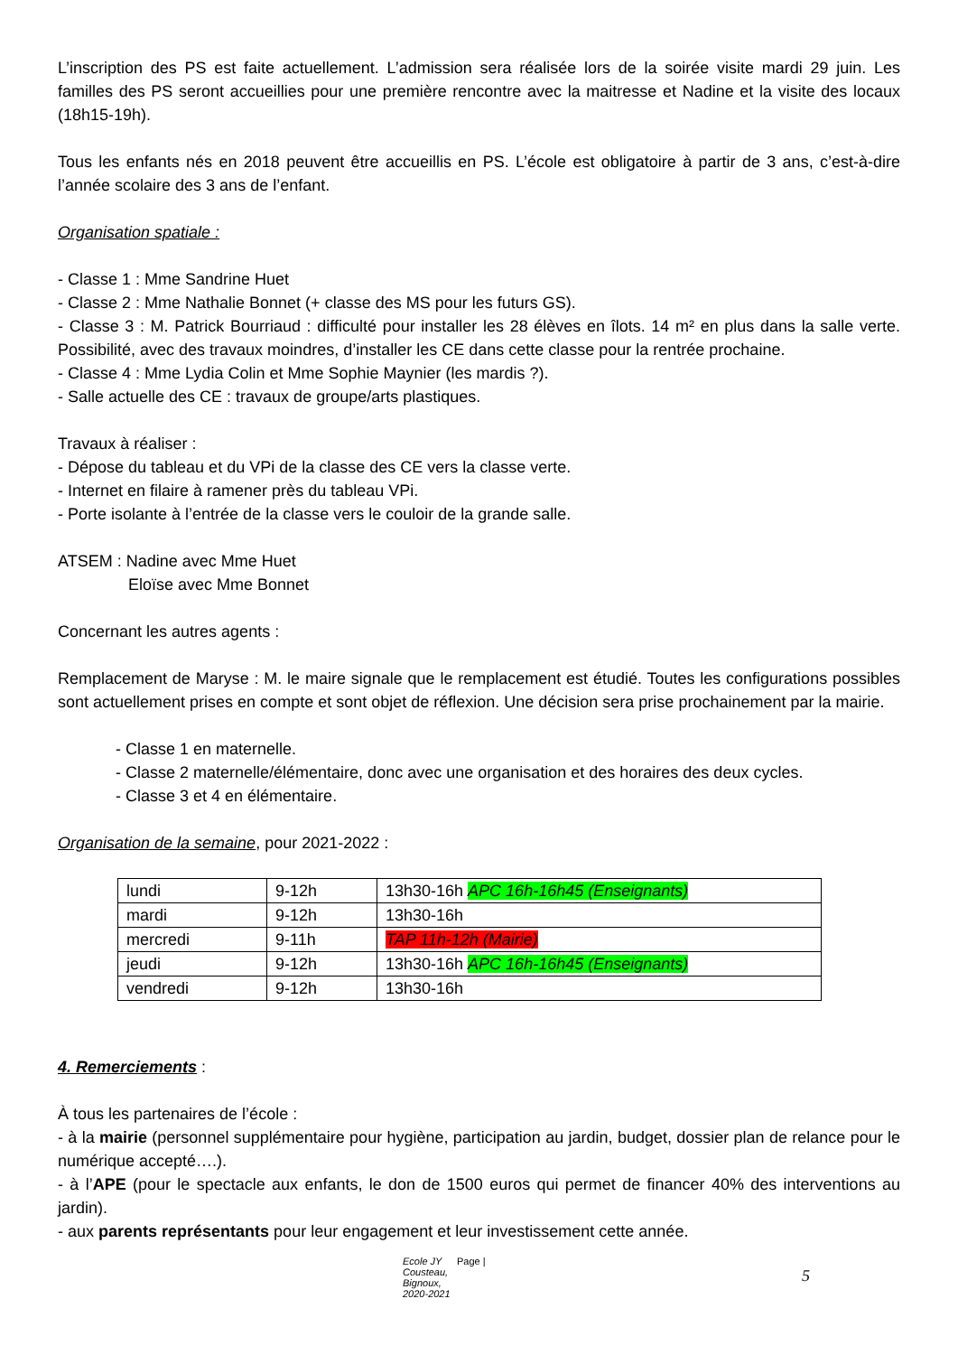L’inscription des PS est faite actuellement. L’admission sera réalisée lors de la soirée visite mardi 29 juin. Les familles des PS seront accueillies pour une première rencontre avec la maitresse et Nadine et la visite des locaux (18h15-19h).
Tous les enfants nés en 2018 peuvent être accueillis en PS. L’école est obligatoire à partir de 3 ans, c’est-à-dire l’année scolaire des 3 ans de l’enfant.
Organisation spatiale :
- Classe 1 : Mme Sandrine Huet
- Classe 2 : Mme Nathalie Bonnet (+ classe des MS pour les futurs GS).
- Classe 3 : M. Patrick Bourriaud : difficulté pour installer les 28 élèves en îlots. 14 m² en plus dans la salle verte. Possibilité, avec des travaux moindres, d’installer les CE dans cette classe pour la rentrée prochaine.
- Classe 4 : Mme Lydia Colin et Mme Sophie Maynier (les mardis ?).
- Salle actuelle des CE : travaux de groupe/arts plastiques.
Travaux à réaliser :
- Dépose du tableau et du VPi de la classe des CE vers la classe verte.
- Internet en filaire à ramener près du tableau VPi.
- Porte isolante à l’entrée de la classe vers le couloir de la grande salle.
ATSEM : Nadine avec Mme Huet
Eloïse avec Mme Bonnet
Concernant les autres agents :
Remplacement de Maryse : M. le maire signale que le remplacement est étudié. Toutes les configurations possibles sont actuellement prises en compte et sont objet de réflexion. Une décision sera prise prochainement par la mairie.
- Classe 1 en maternelle.
- Classe 2 maternelle/élémentaire, donc avec une organisation et des horaires des deux cycles.
- Classe 3 et 4 en élémentaire.
Organisation de la semaine, pour 2021-2022 :
| lundi | 9-12h | 13h30-16h APC 16h-16h45 (Enseignants) |
| mardi | 9-12h | 13h30-16h |
| mercredi | 9-11h | TAP 11h-12h (Mairie) |
| jeudi | 9-12h | 13h30-16h APC 16h-16h45 (Enseignants) |
| vendredi | 9-12h | 13h30-16h |
4. Remerciements :
À tous les partenaires de l’école :
- à la mairie (personnel supplémentaire pour hygiène, participation au jardin, budget, dossier plan de relance pour le numérique accepté….).
- à l’APE (pour le spectacle aux enfants, le don de 1500 euros qui permet de financer 40% des interventions au jardin).
- aux parents représentants pour leur engagement et leur investissement cette année.
Ecole JY Cousteau, Bignoux, 2020-2021 Page | 5